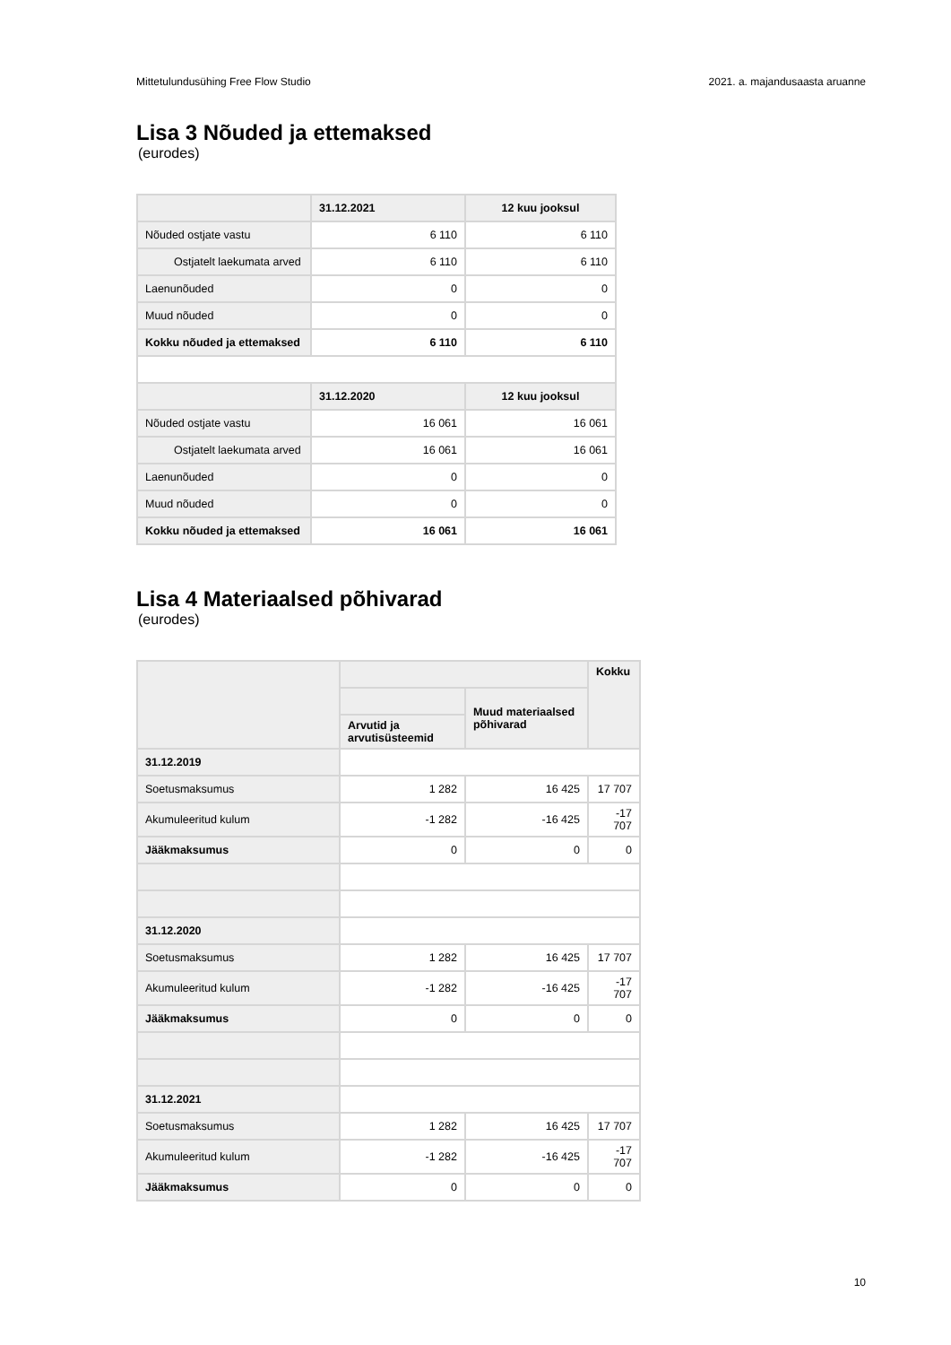Mittetulundusühing Free Flow Studio 2021. a. majandusaasta aruanne
Lisa 3 Nõuded ja ettemaksed
(eurodes)
| | 31.12.2021 | 12 kuu jooksul |
| --- | --- | --- |
| Nõuded ostjate vastu | 6 110 | 6 110 |
| Ostjatelt laekumata arved | 6 110 | 6 110 |
| Laenunõuded | 0 | 0 |
| Muud nõuded | 0 | 0 |
| Kokku nõuded ja ettemaksed | 6 110 | 6 110 |
| | 31.12.2020 | 12 kuu jooksul |
| Nõuded ostjate vastu | 16 061 | 16 061 |
| Ostjatelt laekumata arved | 16 061 | 16 061 |
| Laenunõuded | 0 | 0 |
| Muud nõuded | 0 | 0 |
| Kokku nõuded ja ettemaksed | 16 061 | 16 061 |
Lisa 4 Materiaalsed põhivarad
(eurodes)
| | | | Kokku |
| --- | --- | --- | --- |
| | | Muud materiaalsed põhivarad | |
| | Arvutid ja arvutisüsteemid | | |
| 31.12.2019 | | | |
| Soetusmaksumus | 1 282 | 16 425 | 17 707 |
| Akumuleeritud kulum | -1 282 | -16 425 | -17 707 |
| Jääkmaksumus | 0 | 0 | 0 |
| 31.12.2020 | | | |
| Soetusmaksumus | 1 282 | 16 425 | 17 707 |
| Akumuleeritud kulum | -1 282 | -16 425 | -17 707 |
| Jääkmaksumus | 0 | 0 | 0 |
| 31.12.2021 | | | |
| Soetusmaksumus | 1 282 | 16 425 | 17 707 |
| Akumuleeritud kulum | -1 282 | -16 425 | -17 707 |
| Jääkmaksumus | 0 | 0 | 0 |
10